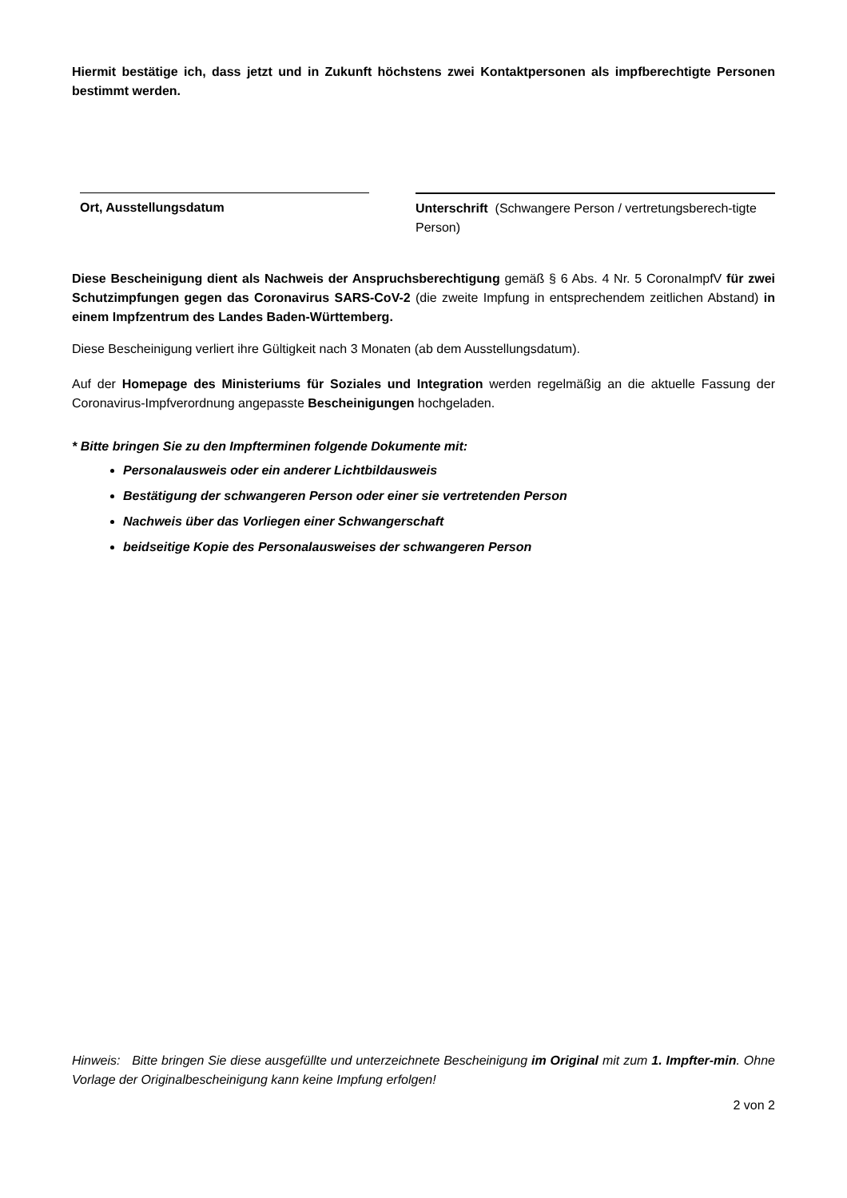Hiermit bestätige ich, dass jetzt und in Zukunft höchstens zwei Kontaktpersonen als impfberechtigte Personen bestimmt werden.
Ort, Ausstellungsdatum Unterschrift (Schwangere Person / vertretungsberech-tigte Person)
Diese Bescheinigung dient als Nachweis der Anspruchsberechtigung gemäß § 6 Abs. 4 Nr. 5 CoronaImpfV für zwei Schutzimpfungen gegen das Coronavirus SARS-CoV-2 (die zweite Impfung in entsprechendem zeitlichen Abstand) in einem Impfzentrum des Landes Baden-Württemberg.
Diese Bescheinigung verliert ihre Gültigkeit nach 3 Monaten (ab dem Ausstellungsdatum).
Auf der Homepage des Ministeriums für Soziales und Integration werden regelmäßig an die aktuelle Fassung der Coronavirus-Impfverordnung angepasste Bescheinigungen hochgeladen.
* Bitte bringen Sie zu den Impfterminen folgende Dokumente mit:
Personalausweis oder ein anderer Lichtbildausweis
Bestätigung der schwangeren Person oder einer sie vertretenden Person
Nachweis über das Vorliegen einer Schwangerschaft
beidseitige Kopie des Personalausweises der schwangeren Person
Hinweis: Bitte bringen Sie diese ausgefüllte und unterzeichnete Bescheinigung im Original mit zum 1. Impfter-min. Ohne Vorlage der Originalbescheinigung kann keine Impfung erfolgen!
2 von 2